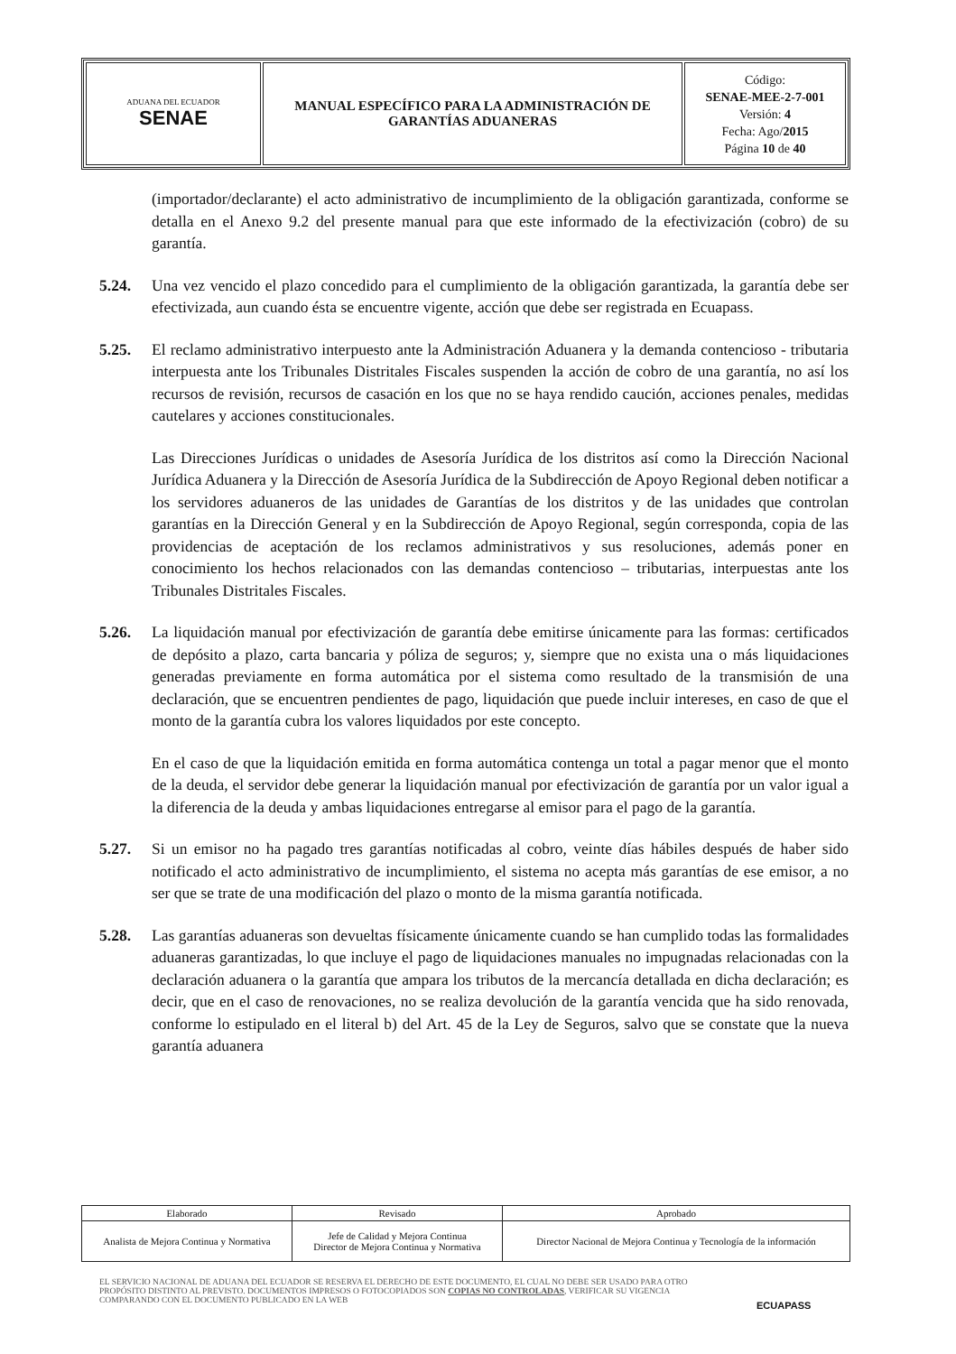| ADUANA DEL ECUADOR SENAE | MANUAL ESPECÍFICO PARA LA ADMINISTRACIÓN DE GARANTÍAS ADUANERAS | Código: SENAE-MEE-2-7-001 Versión: 4 Fecha: Ago/ 2015 Página 10 de 40 |
(importador/declarante) el acto administrativo de incumplimiento de la obligación garantizada, conforme se detalla en el Anexo 9.2 del presente manual para que este informado de la efectivización (cobro) de su garantía.
5.24. Una vez vencido el plazo concedido para el cumplimiento de la obligación garantizada, la garantía debe ser efectivizada, aun cuando ésta se encuentre vigente, acción que debe ser registrada en Ecuapass.
5.25. El reclamo administrativo interpuesto ante la Administración Aduanera y la demanda contencioso - tributaria interpuesta ante los Tribunales Distritales Fiscales suspenden la acción de cobro de una garantía, no así los recursos de revisión, recursos de casación en los que no se haya rendido caución, acciones penales, medidas cautelares y acciones constitucionales.
Las Direcciones Jurídicas o unidades de Asesoría Jurídica de los distritos así como la Dirección Nacional Jurídica Aduanera y la Dirección de Asesoría Jurídica de la Subdirección de Apoyo Regional deben notificar a los servidores aduaneros de las unidades de Garantías de los distritos y de las unidades que controlan garantías en la Dirección General y en la Subdirección de Apoyo Regional, según corresponda, copia de las providencias de aceptación de los reclamos administrativos y sus resoluciones, además poner en conocimiento los hechos relacionados con las demandas contencioso – tributarias, interpuestas ante los Tribunales Distritales Fiscales.
5.26. La liquidación manual por efectivización de garantía debe emitirse únicamente para las formas: certificados de depósito a plazo, carta bancaria y póliza de seguros; y, siempre que no exista una o más liquidaciones generadas previamente en forma automática por el sistema como resultado de la transmisión de una declaración, que se encuentren pendientes de pago, liquidación que puede incluir intereses, en caso de que el monto de la garantía cubra los valores liquidados por este concepto.
En el caso de que la liquidación emitida en forma automática contenga un total a pagar menor que el monto de la deuda, el servidor debe generar la liquidación manual por efectivización de garantía por un valor igual a la diferencia de la deuda y ambas liquidaciones entregarse al emisor para el pago de la garantía.
5.27. Si un emisor no ha pagado tres garantías notificadas al cobro, veinte días hábiles después de haber sido notificado el acto administrativo de incumplimiento, el sistema no acepta más garantías de ese emisor, a no ser que se trate de una modificación del plazo o monto de la misma garantía notificada.
5.28. Las garantías aduaneras son devueltas físicamente únicamente cuando se han cumplido todas las formalidades aduaneras garantizadas, lo que incluye el pago de liquidaciones manuales no impugnadas relacionadas con la declaración aduanera o la garantía que ampara los tributos de la mercancía detallada en dicha declaración; es decir, que en el caso de renovaciones, no se realiza devolución de la garantía vencida que ha sido renovada, conforme lo estipulado en el literal b) del Art. 45 de la Ley de Seguros, salvo que se constate que la nueva garantía aduanera
| Elaborado | Revisado | Aprobado |
| Analista de Mejora Continua y Normativa | Jefe de Calidad y Mejora Continua Director de Mejora Continua y Normativa | Director Nacional de Mejora Continua y Tecnología de la información |
EL SERVICIO NACIONAL DE ADUANA DEL ECUADOR SE RESERVA EL DERECHO DE ESTE DOCUMENTO, EL CUAL NO DEBE SER USADO PARA OTRO PROPÓSITO DISTINTO AL PREVISTO. DOCUMENTOS IMPRESOS O FOTOCOPIADOS SON COPIAS NO CONTROLADAS, VERIFICAR SU VIGENCIA COMPARANDO CON EL DOCUMENTO PUBLICADO EN LA WEB
ECUAPASS